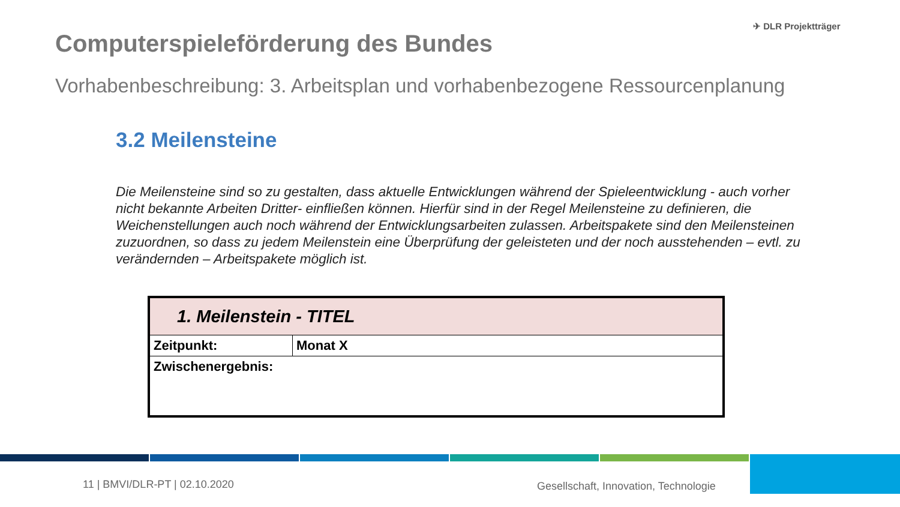Computerspieleförderung des Bundes
✈ DLR Projektträger
Vorhabenbeschreibung: 3. Arbeitsplan und vorhabenbezogene Ressourcenplanung
3.2 Meilensteine
Die Meilensteine sind so zu gestalten, dass aktuelle Entwicklungen während der Spieleentwicklung - auch vorher nicht bekannte Arbeiten Dritter- einfließen können. Hierfür sind in der Regel Meilensteine zu definieren, die Weichenstellungen auch noch während der Entwicklungsarbeiten zulassen. Arbeitspakete sind den Meilensteinen zuzuordnen, so dass zu jedem Meilenstein eine Überprüfung der geleisteten und der noch ausstehenden – evtl. zu verändernden – Arbeitspakete möglich ist.
| 1. Meilenstein - TITEL | |
| Zeitpunkt: | Monat X |
| Zwischenergebnis: | |
11 | BMVI/DLR-PT | 02.10.2020
Gesellschaft, Innovation, Technologie